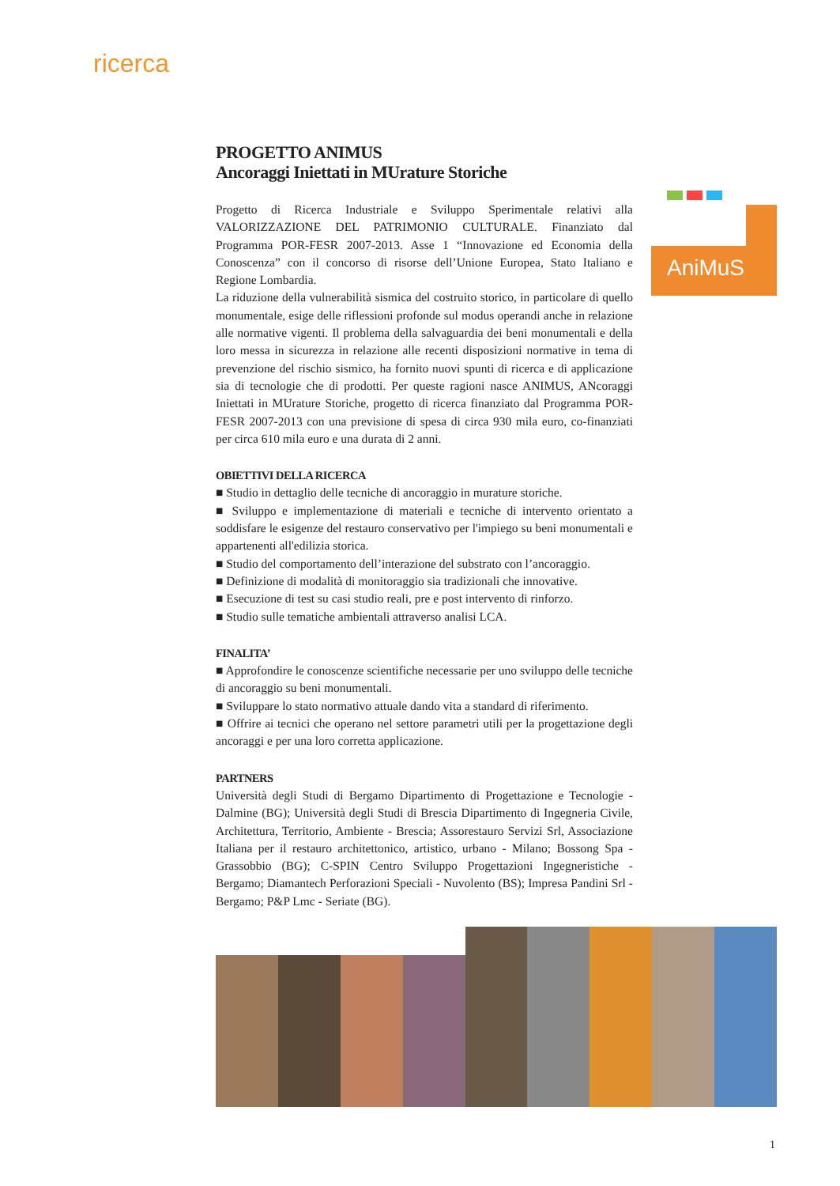ricerca
AniMuS
PROGETTO ANIMUS
Ancoraggi Iniettati in MUrature Storiche
Progetto di Ricerca Industriale e Sviluppo Sperimentale relativi alla VALORIZZAZIONE DEL PATRIMONIO CULTURALE. Finanziato dal Programma POR-FESR 2007-2013. Asse 1 “Innovazione ed Economia della Conoscenza” con il concorso di risorse dell’Unione Europea, Stato Italiano e Regione Lombardia.
La riduzione della vulnerabilità sismica del costruito storico, in particolare di quello monumentale, esige delle riflessioni profonde sul modus operandi anche in relazione alle normative vigenti. Il problema della salvaguardia dei beni monumentali e della loro messa in sicurezza in relazione alle recenti disposizioni normative in tema di prevenzione del rischio sismico, ha fornito nuovi spunti di ricerca e di applicazione sia di tecnologie che di prodotti. Per queste ragioni nasce ANIMUS, ANcoraggi Iniettati in MUrature Storiche, progetto di ricerca finanziato dal Programma POR-FESR 2007-2013 con una previsione di spesa di circa 930 mila euro, co-finanziati per circa 610 mila euro e una durata di 2 anni.
OBIETTIVI DELLA RICERCA
■ Studio in dettaglio delle tecniche di ancoraggio in murature storiche.
■ Sviluppo e implementazione di materiali e tecniche di intervento orientato a soddisfare le esigenze del restauro conservativo per l'impiego su beni monumentali e appartenenti all'edilizia storica.
■ Studio del comportamento dell’interazione del substrato con l’ancoraggio.
■ Definizione di modalità di monitoraggio sia tradizionali che innovative.
■ Esecuzione di test su casi studio reali, pre e post intervento di rinforzo.
■ Studio sulle tematiche ambientali attraverso analisi LCA.
FINALITA’
■ Approfondire le conoscenze scientifiche necessarie per uno sviluppo delle tecniche di ancoraggio su beni monumentali.
■ Sviluppare lo stato normativo attuale dando vita a standard di riferimento.
■ Offrire ai tecnici che operano nel settore parametri utili per la progettazione degli ancoraggi e per una loro corretta applicazione.
PARTNERS
Università degli Studi di Bergamo Dipartimento di Progettazione e Tecnologie - Dalmine (BG); Università degli Studi di Brescia Dipartimento di Ingegneria Civile, Architettura, Territorio, Ambiente - Brescia; Assorestauro Servizi Srl, Associazione Italiana per il restauro architettonico, artistico, urbano - Milano; Bossong Spa - Grassobbio (BG); C-SPIN Centro Sviluppo Progettazioni Ingegneristiche - Bergamo; Diamantech Perforazioni Speciali - Nuvolento (BS); Impresa Pandini Srl - Bergamo; P&P Lmc - Seriate (BG).
1